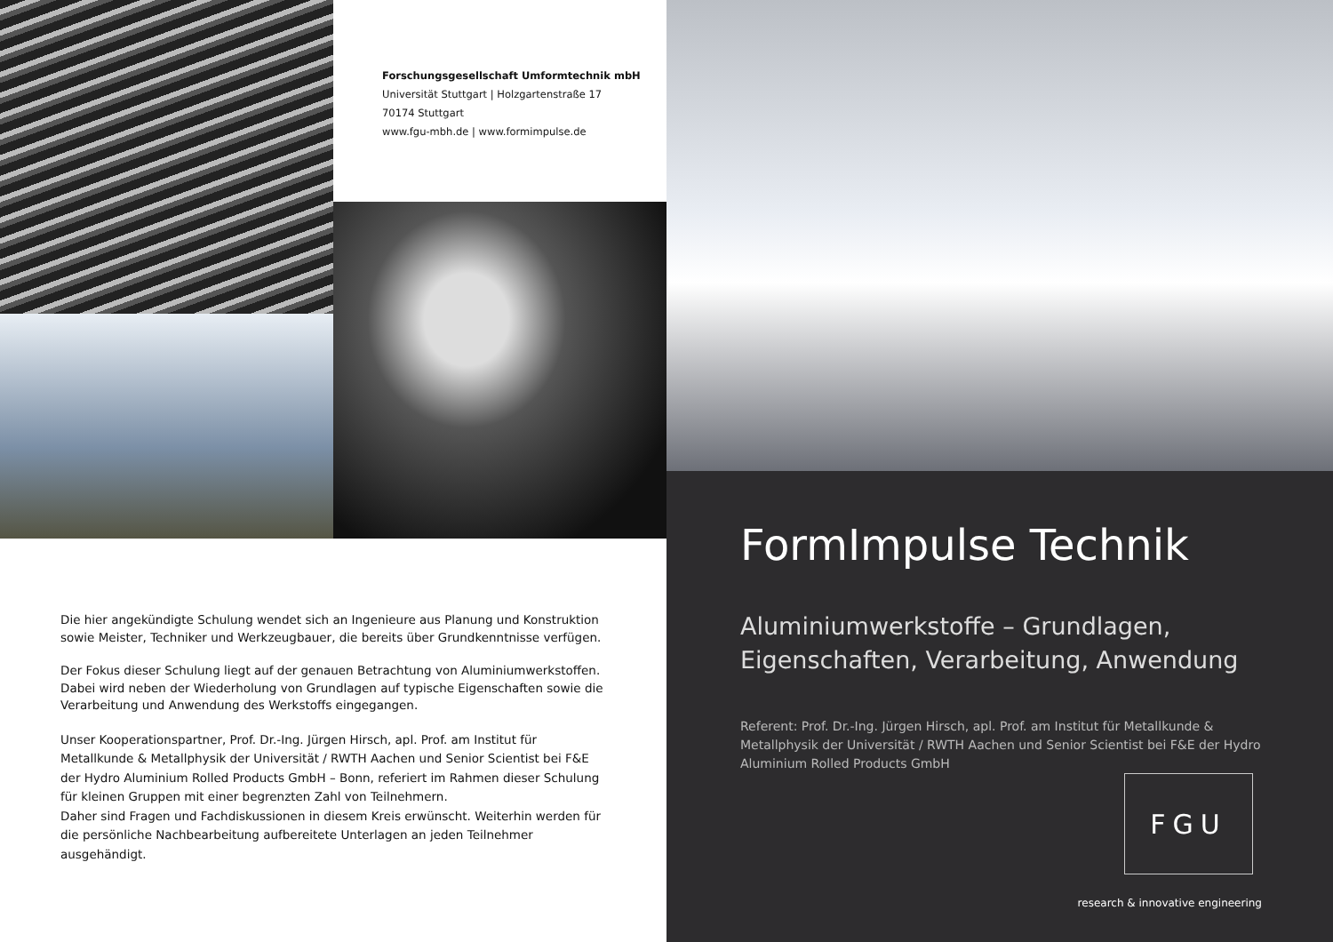Forschungsgesellschaft Umformtechnik mbH
Universität Stuttgart | Holzgartenstraße 17
70174 Stuttgart
www.fgu-mbh.de | www.formimpulse.de
Die hier angekündigte Schulung wendet sich an Ingenieure aus Planung und Konstruktion sowie Meister, Techniker und Werkzeugbauer, die bereits über Grundkenntnisse verfügen.
Der Fokus dieser Schulung liegt auf der genauen Betrachtung von Aluminiumwerkstoffen. Dabei wird neben der Wiederholung von Grundlagen auf typische Eigenschaften sowie die Verarbeitung und Anwendung des Werkstoffs eingegangen.
Unser Kooperationspartner, Prof. Dr.-Ing. Jürgen Hirsch, apl. Prof. am Institut für Metallkunde & Metallphysik der Universität / RWTH Aachen und Senior Scientist bei F&E der Hydro Aluminium Rolled Products GmbH – Bonn, referiert im Rahmen dieser Schulung für kleinen Gruppen mit einer begrenzten Zahl von Teilnehmern.
Daher sind Fragen und Fachdiskussionen in diesem Kreis erwünscht. Weiterhin werden für die persönliche Nachbearbeitung aufbereitete Unterlagen an jeden Teilnehmer ausgehändigt.
FormImpulse Technik
Aluminiumwerkstoffe – Grundlagen,
Eigenschaften, Verarbeitung, Anwendung
Referent: Prof. Dr.-Ing. Jürgen Hirsch, apl. Prof. am Institut für Metallkunde & Metallphysik der Universität / RWTH Aachen und Senior Scientist bei F&E der Hydro Aluminium Rolled Products GmbH
FGU
research & innovative engineering